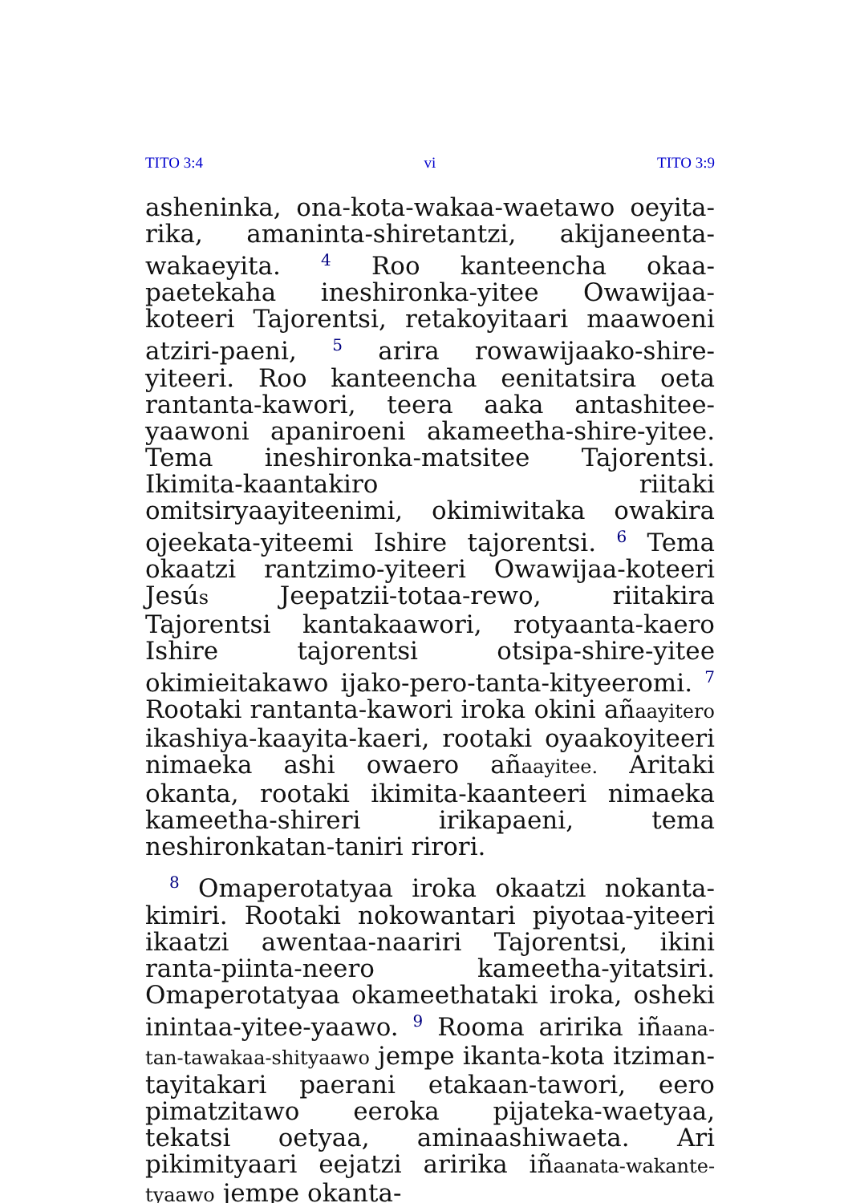TITO 3:4 vi TITO 3:9
asheninka, ona-kota-wakaa-waetawo oeyita-rika, amaninta-shiretantzi, akijaneenta-wakaeyita. <sup>4</sup> Roo kanteencha okaa-paetekaha ineshironka-yitee Owawijaa-koteeri Tajorentsi, retakoyitaari maawoeni atziri-paeni, <sup>5</sup> arira rowawijaako-shire-yiteeri. Roo kanteencha eenitatsira oeta rantanta-kawori, teera aaka antashitee-yaawoni apaniroeni akameetha-shire-yitee. Tema ineshironka-matsitee Tajorentsi. Ikimita-kaantakiro riitaki omitsiryaayiteenimi, okimiwitaka owakira ojeekata-yiteemi Ishire tajorentsi. <sup>6</sup> Tema okaatzi rantzimo-yiteeri Owawijaa-koteeri Jesús Jeepatzii-totaa-rewo, riitakira Tajorentsi kantakaawori, rotyaanta-kaero Ishire tajorentsi otsipa-shire-yitee okimieitakawo ijako-pero-tanta-kityeeromi. <sup>7</sup> Rootaki rantanta-kawori iroka okini añaayitero ikashiya-kaayita-kaeri, rootaki oyaakoyiteeri nimaeka ashi owaero añaayitee. Aritaki okanta, rootaki ikimita-kaanteeri nimaeka kameetha-shireri irikapaeni, tema neshironkatan-taniri rirori.
<sup>8</sup> Omaperotatyaa iroka okaatzi nokanta-kimiri. Rootaki nokowantari piyotaa-yiteeri ikaatzi awentaa-naariri Tajorentsi, ikini ranta-piinta-neero kameetha-yitatsiri. Omaperotatyaa okameethataki iroka, osheki inintaa-yitee-yaawo. <sup>9</sup> Rooma aririka iñaana-tan-tawakaa-shityaawo jempe ikanta-kota itziman-tayitakari paerani etakaan-tawori, eero pimatzitawo eeroka pijateka-waetyaa, tekatsi oetyaa, aminaashiwaeta. Ari pikimityaari eejatzi aririka iñaanata-wakante-tyaawo jempe okanta-